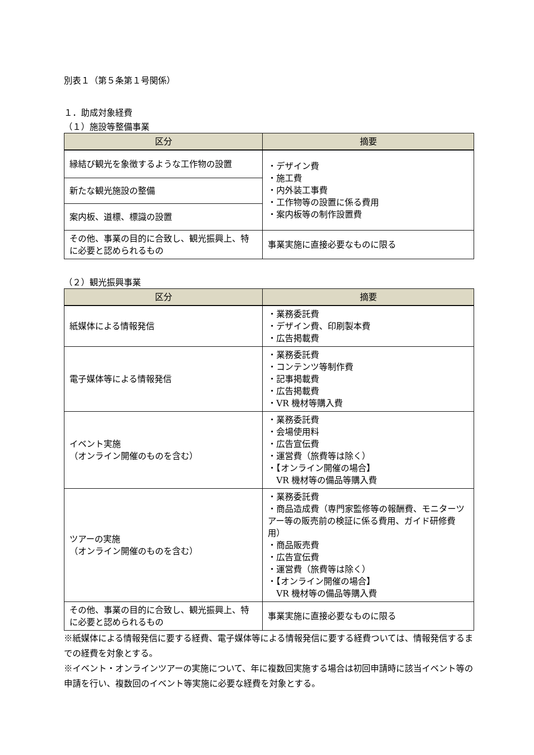別表１（第５条第１号関係）
１．助成対象経費
（１）施設等整備事業
| 区分 | 摘要 |
| --- | --- |
| 縁結び観光を象徴するような工作物の設置 | ・デザイン費 ・施工費 ・内外装工事費 ・工作物等の設置に係る費用 ・案内板等の制作設置費 |
| 新たな観光施設の整備 | |
| 案内板、道標、標識の設置 | |
| その他、事業の目的に合致し、観光振興上、特に必要と認められるもの | 事業実施に直接必要なものに限る |
（２）観光振興事業
| 区分 | 摘要 |
| --- | --- |
| 紙媒体による情報発信 | ・業務委託費 ・デザイン費、印刷製本費 ・広告掲載費 |
| 電子媒体等による情報発信 | ・業務委託費 ・コンテンツ等制作費 ・記事掲載費 ・広告掲載費 ・VR 機材等購入費 |
| イベント実施 （オンライン開催のものを含む） | ・業務委託費 ・会場使用料 ・広告宣伝費 ・運営費（旅費等は除く） ・【オンライン開催の場合】 VR 機材等の備品等購入費 |
| ツアーの実施 （オンライン開催のものを含む） | ・業務委託費 ・商品造成費（専門家監修等の報酬費、モニターツアー等の販売前の検証に係る費用、ガイド研修費用） ・商品販売費 ・広告宣伝費 ・運営費（旅費等は除く） ・【オンライン開催の場合】 VR 機材等の備品等購入費 |
| その他、事業の目的に合致し、観光振興上、特に必要と認められるもの | 事業実施に直接必要なものに限る |
※紙媒体による情報発信に要する経費、電子媒体等による情報発信に要する経費ついては、情報発信するまでの経費を対象とする。
※イベント・オンラインツアーの実施について、年に複数回実施する場合は初回申請時に該当イベント等の申請を行い、複数回のイベント等実施に必要な経費を対象とする。